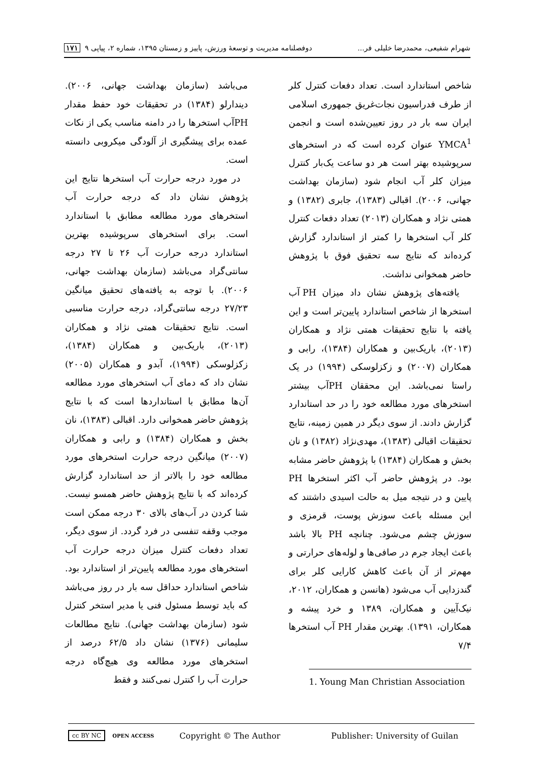شهرام شفیعی، محمدرضا خلیلی فر... دوفصلنامه مدیریت و توسعهٔ ورزش، پاییز و زمستان ۱۳۹۵، شماره ۲، پیاپی ۹ ۱۷۱
شاخص استاندارد است. تعداد دفعات کنترل کلر از طرف فدراسیون نجات‌غریق جمهوری اسلامی ایران سه بار در روز تعیین‌شده است و انجمن YMCA<sup>1</sup> عنوان کرده است که در استخرهای سرپوشیده بهتر است هر دو ساعت یک‌بار کنترل میزان کلر آب انجام شود (سازمان بهداشت جهانی، ۲۰۰۶). اقبالی (۱۳۸۳)، جابری (۱۳۸۲) و همتی نژاد و همکاران (۲۰۱۳) تعداد دفعات کنترل کلر آب استخرها را کمتر از استاندارد گزارش کرده‌اند که نتایج سه تحقیق فوق با پژوهش حاضر همخوانی نداشت.
یافته‌های پژوهش نشان داد میزان PH آب استخرها از شاخص استاندارد پایین‌تر است و این یافته با نتایج تحقیقات همتی نژاد و همکاران (۲۰۱۳)، باریک‌بین و همکاران (۱۳۸۴)، رابی و همکاران (۲۰۰۷) و زکزلوسکی (۱۹۹۴) در یک راستا نمی‌باشد. این محققان PHآب بیشتر استخرهای مورد مطالعه خود را در حد استاندارد گزارش دادند. از سوی دیگر در همین زمینه، نتایج تحقیقات اقبالی (۱۳۸۳)، مهدی‌نژاد (۱۳۸۲) و نان بخش و همکاران (۱۳۸۴) با پژوهش حاضر مشابه بود. در پژوهش حاضر آب اکثر استخرها PH پایین و در نتیجه میل به حالت اسیدی داشتند که این مسئله باعث سوزش پوست، قرمزی و سوزش چشم می‌شود. چنانچه PH بالا باشد باعث ایجاد جرم در صافی‌ها و لوله‌های حرارتی و مهم‌تر از آن باعث کاهش کارایی کلر برای گندزدایی آب می‌شود (هانسن و همکاران، ۲۰۱۲، نیک‌آیین و همکاران، ۱۳۸۹ و خرد پیشه و همکاران، ۱۳۹۱). بهترین مقدار PH آب استخرها ۷/۴
1. Young Man Christian Association
می‌باشد (سازمان بهداشت جهانی، ۲۰۰۶). دیندارلو (۱۳۸۴) در تحقیقات خود حفظ مقدار PHآب استخرها را در دامنه مناسب یکی از نکات عمده برای پیشگیری از آلودگی میکروبی دانسته است.
در مورد درجه حرارت آب استخرها نتایج این پژوهش نشان داد که درجه حرارت آب استخرهای مورد مطالعه مطابق با استاندارد است. برای استخرهای سرپوشیده بهترین استاندارد درجه حرارت آب ۲۶ تا ۲۷ درجه سانتی‌گراد می‌باشد (سازمان بهداشت جهانی، ۲۰۰۶). با توجه به یافته‌های تحقیق میانگین ۲۷/۲۳ درجه سانتی‌گراد، درجه حرارت مناسبی است. نتایج تحقیقات همتی نژاد و همکاران (۲۰۱۳)، باریک‌بین و همکاران (۱۳۸۴)، زکزلوسکی (۱۹۹۴)، آبدو و همکاران (۲۰۰۵) نشان داد که دمای آب استخرهای مورد مطالعه آن‌ها مطابق با استانداردها است که با نتایج پژوهش حاضر همخوانی دارد. اقبالی (۱۳۸۳)، نان بخش و همکاران (۱۳۸۴) و رابی و همکاران (۲۰۰۷) میانگین درجه حرارت استخرهای مورد مطالعه خود را بالاتر از حد استاندارد گزارش کرده‌اند که با نتایج پژوهش حاضر همسو نیست. شنا کردن در آب‌های بالای ۳۰ درجه ممکن است موجب وقفه تنفسی در فرد گردد. از سوی دیگر، تعداد دفعات کنترل میزان درجه حرارت آب استخرهای مورد مطالعه پایین‌تر از استاندارد بود. شاخص استاندارد حداقل سه بار در روز می‌باشد که باید توسط مسئول فنی یا مدیر استخر کنترل شود (سازمان بهداشت جهانی). نتایج مطالعات سلیمانی (۱۳۷۶) نشان داد ۶۲/۵ درصد از استخرهای مورد مطالعه وی هیچ‌گاه درجه حرارت آب را کنترل نمی‌کنند و فقط
cc BY NC OPEN ACCESS Copyright © The Author Publisher: University of Guilan